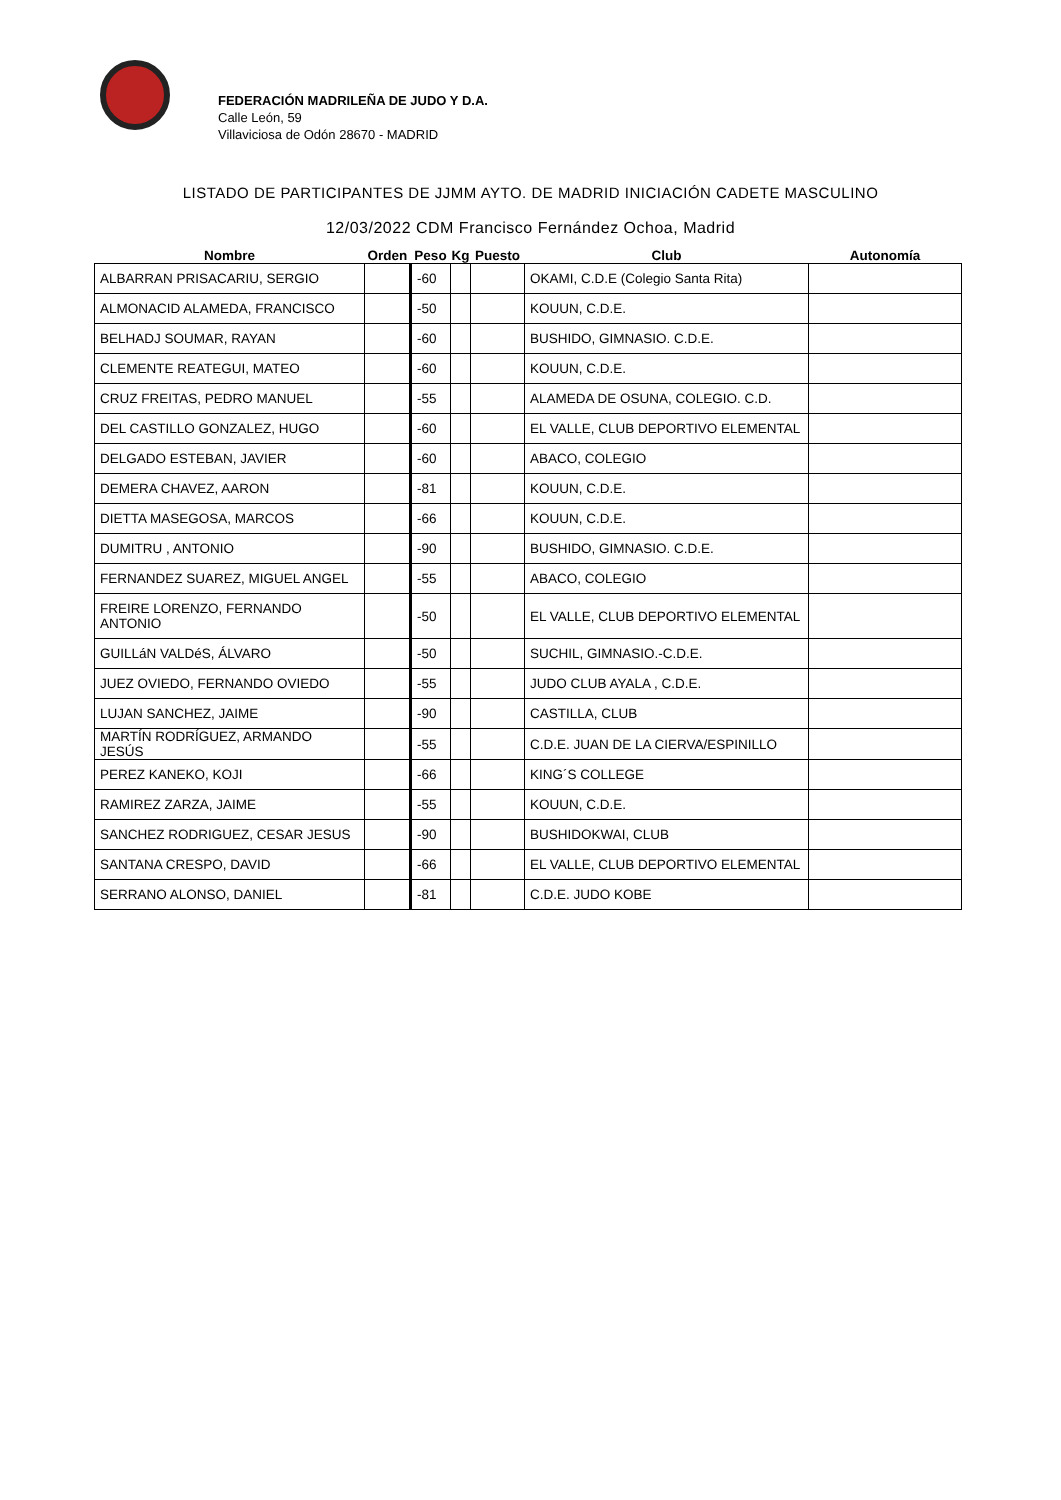FEDERACIÓN MADRILEÑA DE JUDO Y D.A.
Calle León, 59
Villaviciosa de Odón 28670 - MADRID
LISTADO DE PARTICIPANTES DE JJMM AYTO. DE MADRID INICIACIÓN CADETE MASCULINO
12/03/2022 CDM Francisco Fernández Ochoa, Madrid
| Nombre | Orden | Peso | Kg | Puesto | Club | Autonomía |
| --- | --- | --- | --- | --- | --- | --- |
| ALBARRAN PRISACARIU, SERGIO | | -60 | | | OKAMI, C.D.E (Colegio Santa Rita) | |
| ALMONACID ALAMEDA, FRANCISCO | | -50 | | | KOUUN, C.D.E. | |
| BELHADJ SOUMAR, RAYAN | | -60 | | | BUSHIDO, GIMNASIO. C.D.E. | |
| CLEMENTE REATEGUI, MATEO | | -60 | | | KOUUN, C.D.E. | |
| CRUZ FREITAS, PEDRO MANUEL | | -55 | | | ALAMEDA DE OSUNA, COLEGIO. C.D. | |
| DEL CASTILLO GONZALEZ, HUGO | | -60 | | | EL VALLE, CLUB DEPORTIVO ELEMENTAL | |
| DELGADO ESTEBAN, JAVIER | | -60 | | | ABACO, COLEGIO | |
| DEMERA CHAVEZ, AARON | | -81 | | | KOUUN, C.D.E. | |
| DIETTA MASEGOSA, MARCOS | | -66 | | | KOUUN, C.D.E. | |
| DUMITRU , ANTONIO | | -90 | | | BUSHIDO, GIMNASIO. C.D.E. | |
| FERNANDEZ SUAREZ, MIGUEL ANGEL | | -55 | | | ABACO, COLEGIO | |
| FREIRE LORENZO, FERNANDO ANTONIO | | -50 | | | EL VALLE, CLUB DEPORTIVO ELEMENTAL | |
| GUILLáN VALDéS, ÁLVARO | | -50 | | | SUCHIL, GIMNASIO.-C.D.E. | |
| JUEZ OVIEDO, FERNANDO OVIEDO | | -55 | | | JUDO CLUB AYALA , C.D.E. | |
| LUJAN SANCHEZ, JAIME | | -90 | | | CASTILLA, CLUB | |
| MARTÍN RODRÍGUEZ, ARMANDO JESÚS | | -55 | | | C.D.E. JUAN DE LA CIERVA/ESPINILLO | |
| PEREZ KANEKO, KOJI | | -66 | | | KING´S COLLEGE | |
| RAMIREZ ZARZA, JAIME | | -55 | | | KOUUN, C.D.E. | |
| SANCHEZ RODRIGUEZ, CESAR JESUS | | -90 | | | BUSHIDOKWAI, CLUB | |
| SANTANA CRESPO, DAVID | | -66 | | | EL VALLE, CLUB DEPORTIVO ELEMENTAL | |
| SERRANO ALONSO, DANIEL | | -81 | | | C.D.E. JUDO KOBE | |